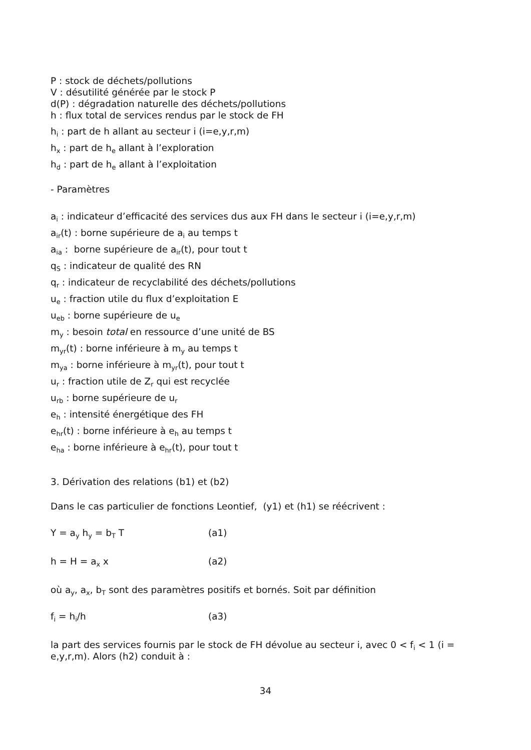P : stock de déchets/pollutions
V : désutilité générée par le stock P
d(P) : dégradation naturelle des déchets/pollutions
h : flux total de services rendus par le stock de FH
h<sub>i</sub> : part de h allant au secteur i (i=e,y,r,m)
h<sub>x</sub> : part de h<sub>e</sub> allant à l’exploration
h<sub>d</sub> : part de h<sub>e</sub> allant à l’exploitation
- Paramètres
a<sub>i</sub> : indicateur d’efficacité des services dus aux FH dans le secteur i (i=e,y,r,m)
a<sub>ir</sub>(t) : borne supérieure de a<sub>i</sub> au temps t
a<sub>ia</sub> : borne supérieure de a<sub>ir</sub>(t), pour tout t
q<sub>S</sub> : indicateur de qualité des RN
q<sub>r</sub> : indicateur de recyclabilité des déchets/pollutions
u<sub>e</sub> : fraction utile du flux d’exploitation E
u<sub>eb</sub> : borne supérieure de u<sub>e</sub>
m<sub>y</sub> : besoin total en ressource d’une unité de BS
m<sub>yr</sub>(t) : borne inférieure à m<sub>y</sub> au temps t
m<sub>ya</sub> : borne inférieure à m<sub>yr</sub>(t), pour tout t
u<sub>r</sub> : fraction utile de Z<sub>r</sub> qui est recyclée
u<sub>rb</sub> : borne supérieure de u<sub>r</sub>
e<sub>h</sub> : intensité énergétique des FH
e<sub>hr</sub>(t) : borne inférieure à e<sub>h</sub> au temps t
e<sub>ha</sub> : borne inférieure à e<sub>hr</sub>(t), pour tout t
3. Dérivation des relations (b1) et (b2)
Dans le cas particulier de fonctions Leontief, (y1) et (h1) se réécrivent :
Y = a<sub>y</sub> h<sub>y</sub> = b<sub>T</sub> T (a1)
h = H = a<sub>x</sub> x (a2)
où a<sub>y</sub>, a<sub>x</sub>, b<sub>T</sub> sont des paramètres positifs et bornés. Soit par définition
f<sub>i</sub> = h<sub>i</sub>/h (a3)
la part des services fournis par le stock de FH dévolue au secteur i, avec 0 < f<sub>i</sub> < 1 (i = e,y,r,m). Alors (h2) conduit à :
34